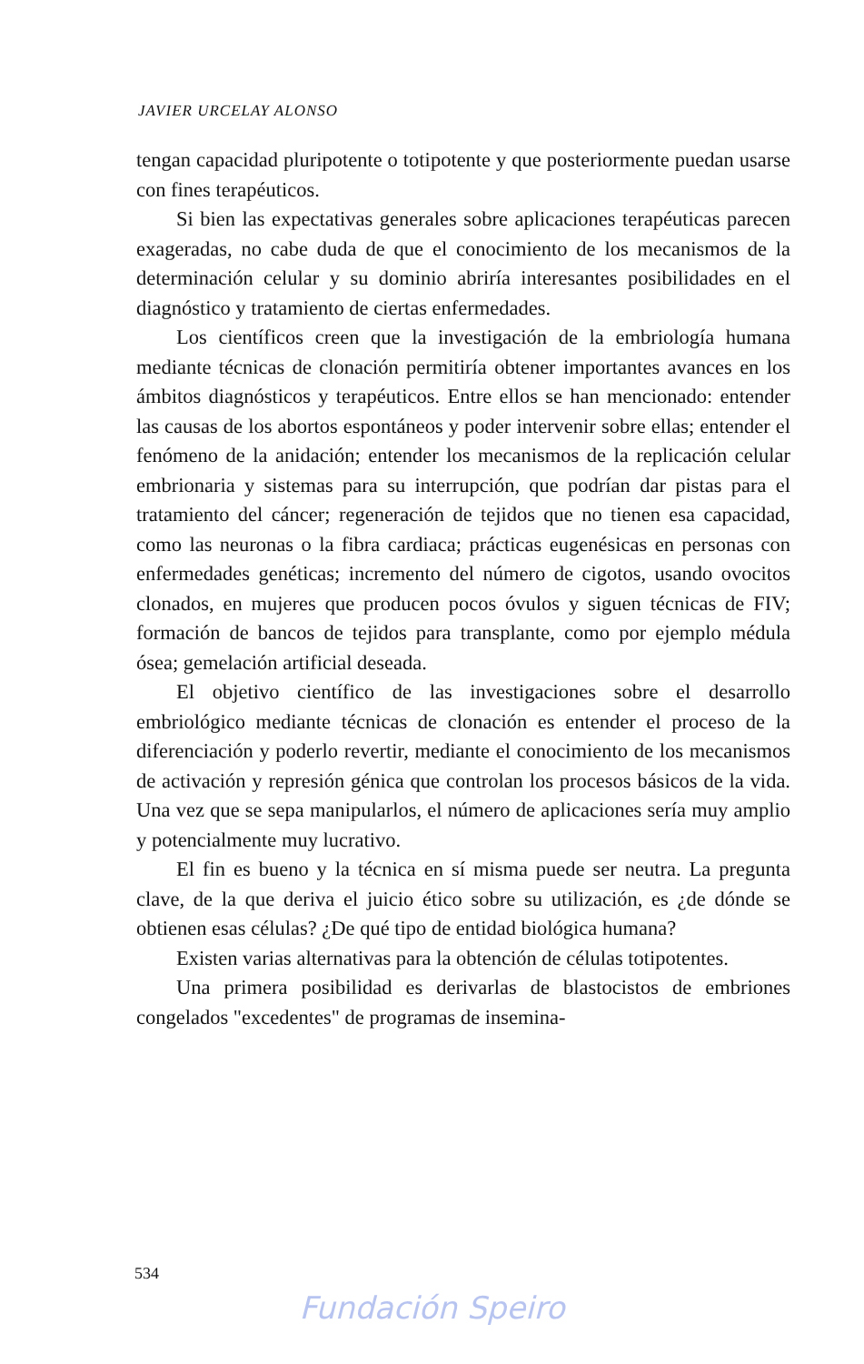JAVIER URCELAY ALONSO
tengan capacidad pluripotente o totipotente y que posteriormente puedan usarse con fines terapéuticos.
Si bien las expectativas generales sobre aplicaciones terapéuticas parecen exageradas, no cabe duda de que el conocimiento de los mecanismos de la determinación celular y su dominio abriría interesantes posibilidades en el diagnóstico y tratamiento de ciertas enfermedades.
Los científicos creen que la investigación de la embriología humana mediante técnicas de clonación permitiría obtener importantes avances en los ámbitos diagnósticos y terapéuticos. Entre ellos se han mencionado: entender las causas de los abortos espontáneos y poder intervenir sobre ellas; entender el fenómeno de la anidación; entender los mecanismos de la replicación celular embrionaria y sistemas para su interrupción, que podrían dar pistas para el tratamiento del cáncer; regeneración de tejidos que no tienen esa capacidad, como las neuronas o la fibra cardiaca; prácticas eugenésicas en personas con enfermedades genéticas; incremento del número de cigotos, usando ovocitos clonados, en mujeres que producen pocos óvulos y siguen técnicas de FIV; formación de bancos de tejidos para transplante, como por ejemplo médula ósea; gemelación artificial deseada.
El objetivo científico de las investigaciones sobre el desarrollo embriológico mediante técnicas de clonación es entender el proceso de la diferenciación y poderlo revertir, mediante el conocimiento de los mecanismos de activación y represión génica que controlan los procesos básicos de la vida. Una vez que se sepa manipularlos, el número de aplicaciones sería muy amplio y potencialmente muy lucrativo.
El fin es bueno y la técnica en sí misma puede ser neutra. La pregunta clave, de la que deriva el juicio ético sobre su utilización, es ¿de dónde se obtienen esas células? ¿De qué tipo de entidad biológica humana?
Existen varias alternativas para la obtención de células totipotentes.
Una primera posibilidad es derivarlas de blastocistos de embriones congelados "excedentes" de programas de insemina-
534
Fundación Speiro